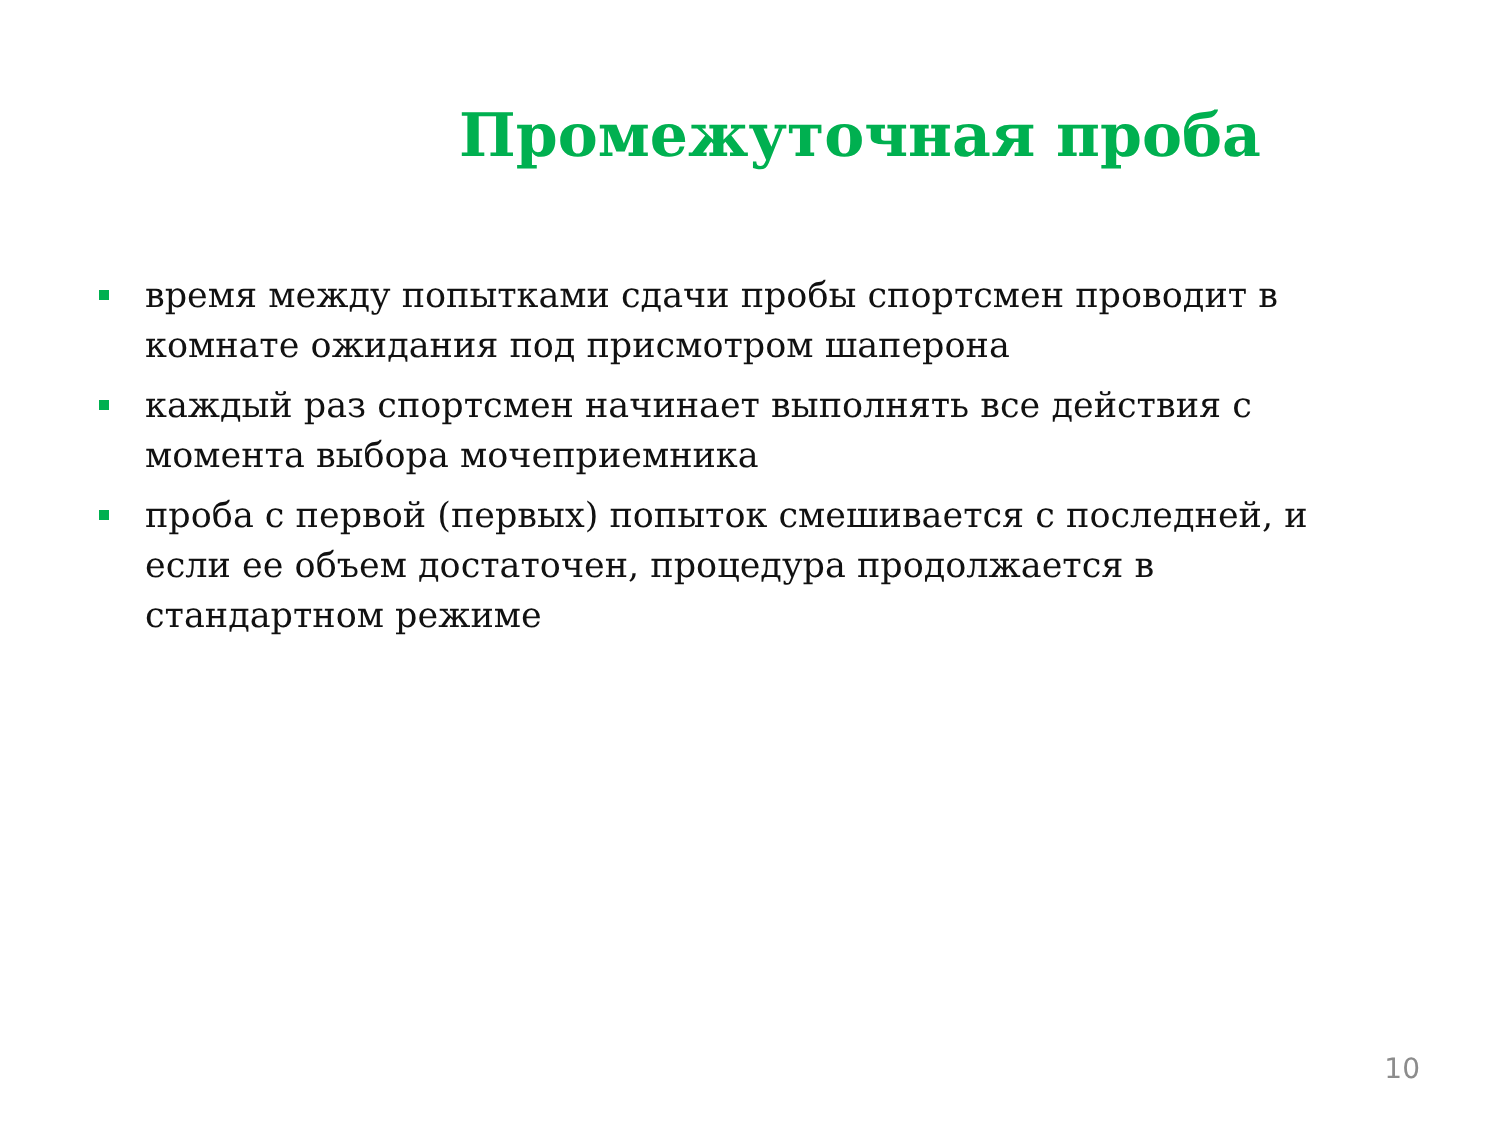Промежуточная проба
время между попытками сдачи пробы спортсмен проводит в комнате ожидания под присмотром шаперона
каждый раз спортсмен начинает выполнять все действия с момента выбора мочеприемника
проба с первой (первых) попыток смешивается с последней, и если ее объем достаточен, процедура продолжается в стандартном режиме
10